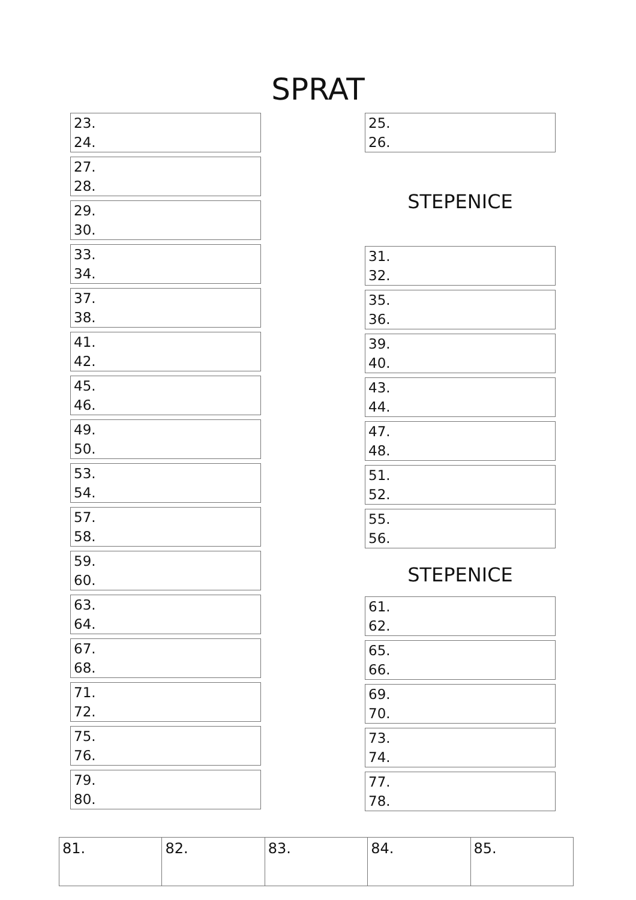SPRAT
23.
24.
27.
28.
29.
30.
33.
34.
37.
38.
41.
42.
45.
46.
49.
50.
53.
54.
57.
58.
59.
60.
63.
64.
67.
68.
71.
72.
75.
76.
79.
80.
25.
26.
STEPENICE
31.
32.
35.
36.
39.
40.
43.
44.
47.
48.
51.
52.
55.
56.
STEPENICE
61.
62.
65.
66.
69.
70.
73.
74.
77.
78.
| 81. | 82. | 83. | 84. | 85. |